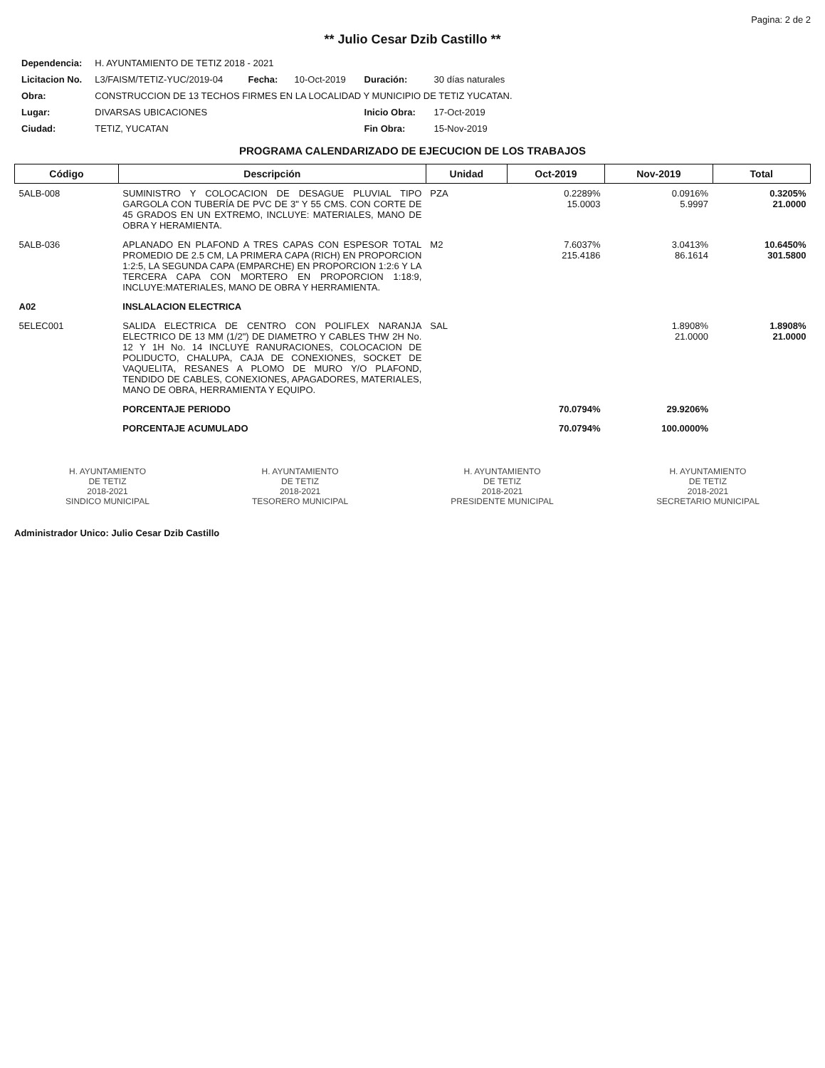Pagina: 2 de 2
** Julio Cesar Dzib Castillo **
| Dependencia: | H. AYUNTAMIENTO DE TETIZ 2018 - 2021 | | | | |
| Licitacion No. | L3/FAISM/TETIZ-YUC/2019-04 | Fecha: | 10-Oct-2019 | Duración: | 30 días naturales |
| Obra: | CONSTRUCCION DE 13 TECHOS FIRMES EN LA LOCALIDAD Y MUNICIPIO DE TETIZ YUCATAN. | | | | |
| Lugar: | DIVARSAS UBICACIONES | | | Inicio Obra: | 17-Oct-2019 |
| Ciudad: | TETIZ, YUCATAN | | | Fin Obra: | 15-Nov-2019 |
PROGRAMA CALENDARIZADO DE EJECUCION DE LOS TRABAJOS
| Código | Descripción | Unidad | Oct-2019 | Nov-2019 | Total |
| --- | --- | --- | --- | --- | --- |
| 5ALB-008 | SUMINISTRO Y COLOCACION DE DESAGUE PLUVIAL TIPO GARGOLA CON TUBERÍA DE PVC DE 3" Y 55 CMS. CON CORTE DE 45 GRADOS EN UN EXTREMO, INCLUYE: MATERIALES, MANO DE OBRA Y HERAMIENTA. | PZA | 0.2289% 15.0003 | 0.0916% 5.9997 | 0.3205% 21.0000 |
| 5ALB-036 | APLANADO EN PLAFOND A TRES CAPAS CON ESPESOR TOTAL PROMEDIO DE 2.5 CM, LA PRIMERA CAPA (RICH) EN PROPORCION 1:2:5, LA SEGUNDA CAPA (EMPARCHE) EN PROPORCION 1:2:6 Y LA TERCERA CAPA CON MORTERO EN PROPORCION 1:18:9, INCLUYE:MATERIALES, MANO DE OBRA Y HERRAMIENTA. | M2 | 7.6037% 215.4186 | 3.0413% 86.1614 | 10.6450% 301.5800 |
| A02 | INSLALACION ELECTRICA | | | | |
| 5ELEC001 | SALIDA ELECTRICA DE CENTRO CON POLIFLEX NARANJA ELECTRICO DE 13 MM (1/2") DE DIAMETRO Y CABLES THW 2H No. 12 Y 1H No. 14 INCLUYE RANURACIONES, COLOCACION DE POLIDUCTO, CHALUPA, CAJA DE CONEXIONES, SOCKET DE VAQUELITA, RESANES A PLOMO DE MURO Y/O PLAFOND, TENDIDO DE CABLES, CONEXIONES, APAGADORES, MATERIALES, MANO DE OBRA, HERRAMIENTA Y EQUIPO. | SAL | | 1.8908% 21.0000 | 1.8908% 21.0000 |
| | PORCENTAJE PERIODO | | 70.0794% | 29.9206% | |
| | PORCENTAJE ACUMULADO | | 70.0794% | 100.0000% | |
H. AYUNTAMIENTO
DE TETIZ
2018-2021
SINDICO MUNICIPAL
H. AYUNTAMIENTO
DE TETIZ
2018-2021
TESORERO MUNICIPAL
H. AYUNTAMIENTO
DE TETIZ
2018-2021
PRESIDENTE MUNICIPAL
H. AYUNTAMIENTO
DE TETIZ
2018-2021
SECRETARIO MUNICIPAL
Administrador Unico: Julio Cesar Dzib Castillo